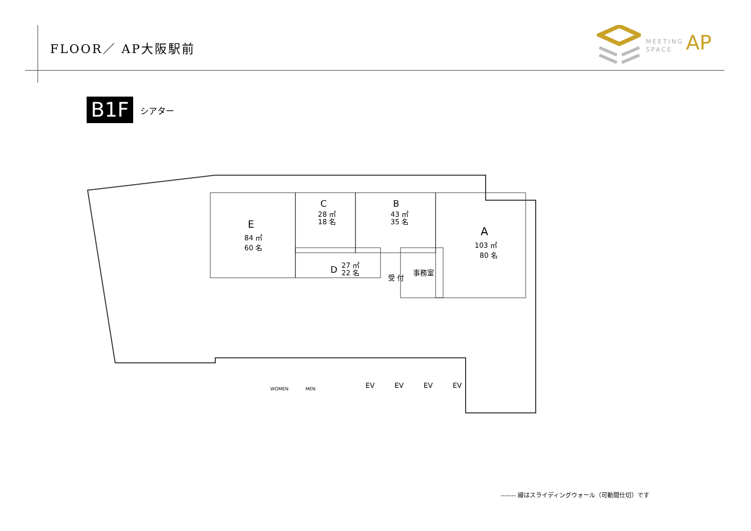FLOOR／ AP大阪駅前
MEETING
SPACE
AP
B1F シアター
E
84 ㎡
60 名
C
28 ㎡
18 名
B
43 ㎡
35 名
D
27 ㎡
22 名
A
103 ㎡
80 名
事務室
受 付
WOMEN
MEN
EV
EV
EV
EV
------- 線はスライディングウォール（可動間仕切）です